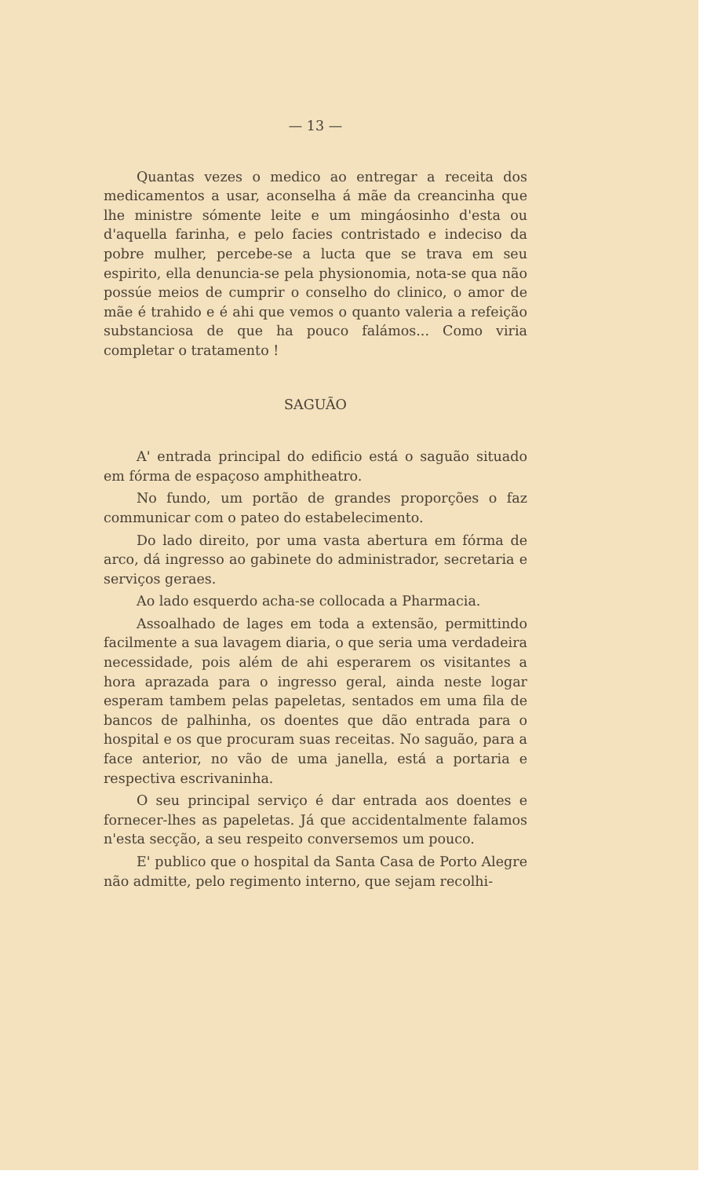— 13 —
Quantas vezes o medico ao entregar a receita dos medicamentos a usar, aconselha á mãe da creancinha que lhe ministre sómente leite e um mingáosinho d'esta ou d'aquella farinha, e pelo facies contristado e indeciso da pobre mulher, percebe-se a lucta que se trava em seu espirito, ella denuncia-se pela physionomia, nota-se qua não possúe meios de cumprir o conselho do clinico, o amor de mãe é trahido e é ahi que vemos o quanto valeria a refeição substanciosa de que ha pouco falámos... Como viria completar o tratamento !
SAGUÃO
A' entrada principal do edificio está o saguão situado em fórma de espaçoso amphitheatro.
No fundo, um portão de grandes proporções o faz communicar com o pateo do estabelecimento.
Do lado direito, por uma vasta abertura em fórma de arco, dá ingresso ao gabinete do administrador, secretaria e serviços geraes.
Ao lado esquerdo acha-se collocada a Pharmacia.
Assoalhado de lages em toda a extensão, permittindo facilmente a sua lavagem diaria, o que seria uma verdadeira necessidade, pois além de ahi esperarem os visitantes a hora aprazada para o ingresso geral, ainda neste logar esperam tambem pelas papeletas, sentados em uma fila de bancos de palhinha, os doentes que dão entrada para o hospital e os que procuram suas receitas. No saguão, para a face anterior, no vão de uma janella, está a portaria e respectiva escrivaninha.
O seu principal serviço é dar entrada aos doentes e fornecer-lhes as papeletas. Já que accidentalmente falamos n'esta secção, a seu respeito conversemos um pouco.
E' publico que o hospital da Santa Casa de Porto Alegre não admitte, pelo regimento interno, que sejam recolhi-